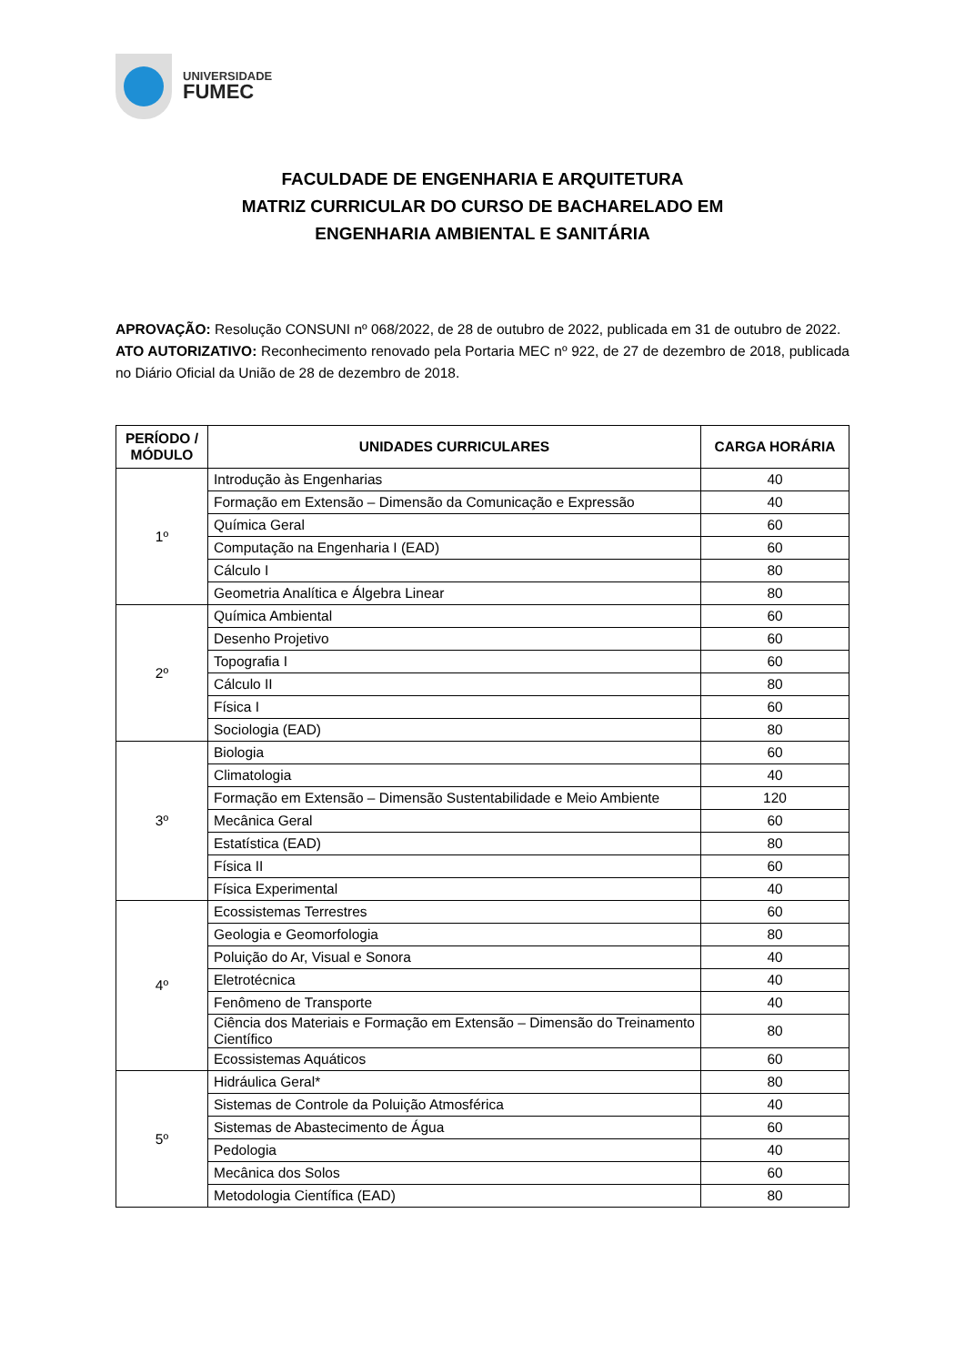UNIVERSIDADE
FUMEC
FACULDADE DE ENGENHARIA E ARQUITETURA
MATRIZ CURRICULAR DO CURSO DE BACHARELADO EM
ENGENHARIA AMBIENTAL E SANITÁRIA
APROVAÇÃO: Resolução CONSUNI nº 068/2022, de 28 de outubro de 2022, publicada em 31 de outubro de 2022.
ATO AUTORIZATIVO: Reconhecimento renovado pela Portaria MEC nº 922, de 27 de dezembro de 2018, publicada no Diário Oficial da União de 28 de dezembro de 2018.
| PERÍODO / MÓDULO | UNIDADES CURRICULARES | CARGA HORÁRIA |
| --- | --- | --- |
| 1º | Introdução às Engenharias | 40 |
| | Formação em Extensão – Dimensão da Comunicação e Expressão | 40 |
| | Química Geral | 60 |
| | Computação na Engenharia I (EAD) | 60 |
| | Cálculo I | 80 |
| | Geometria Analítica e Álgebra Linear | 80 |
| 2º | Química Ambiental | 60 |
| | Desenho Projetivo | 60 |
| | Topografia I | 60 |
| | Cálculo II | 80 |
| | Física I | 60 |
| | Sociologia (EAD) | 80 |
| 3º | Biologia | 60 |
| | Climatologia | 40 |
| | Formação em Extensão – Dimensão Sustentabilidade e Meio Ambiente | 120 |
| | Mecânica Geral | 60 |
| | Estatística (EAD) | 80 |
| | Física II | 60 |
| | Física Experimental | 40 |
| 4º | Ecossistemas Terrestres | 60 |
| | Geologia e Geomorfologia | 80 |
| | Poluição do Ar, Visual e Sonora | 40 |
| | Eletrotécnica | 40 |
| | Fenômeno de Transporte | 40 |
| | Ciência dos Materiais e Formação em Extensão – Dimensão do Treinamento Científico | 80 |
| | Ecossistemas Aquáticos | 60 |
| 5º | Hidráulica Geral* | 80 |
| | Sistemas de Controle da Poluição Atmosférica | 40 |
| | Sistemas de Abastecimento de Água | 60 |
| | Pedologia | 40 |
| | Mecânica dos Solos | 60 |
| | Metodologia Científica (EAD) | 80 |